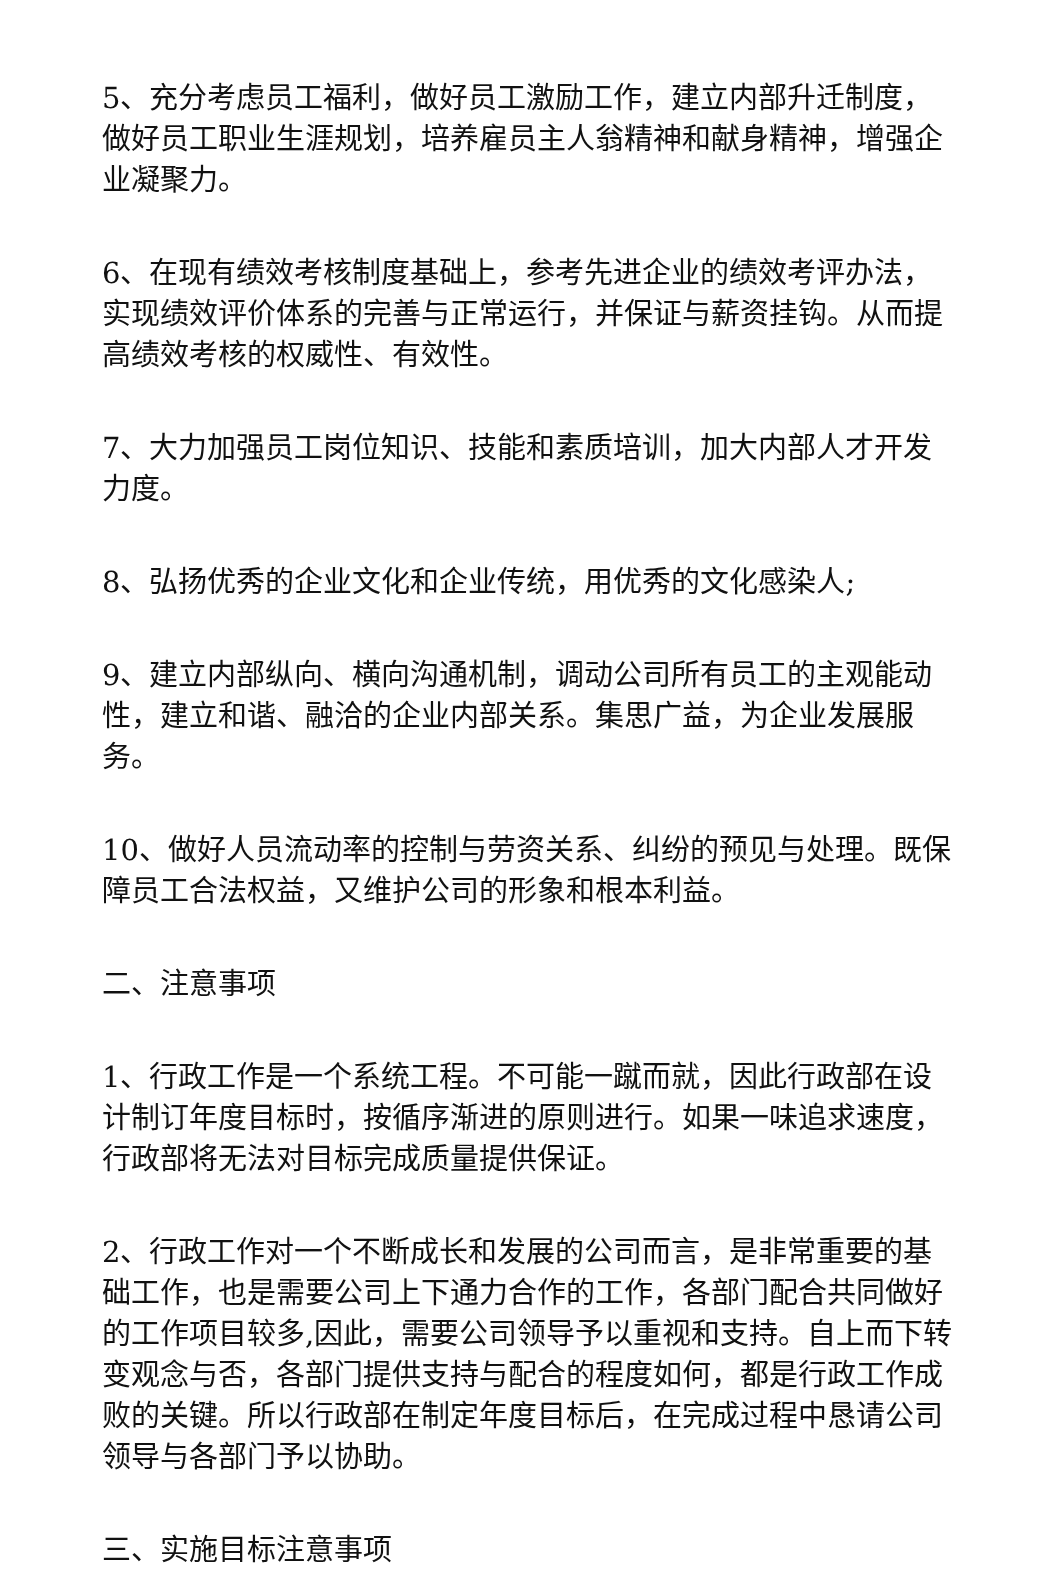5、充分考虑员工福利，做好员工激励工作，建立内部升迁制度，做好员工职业生涯规划，培养雇员主人翁精神和献身精神，增强企业凝聚力。
6、在现有绩效考核制度基础上，参考先进企业的绩效考评办法，实现绩效评价体系的完善与正常运行，并保证与薪资挂钩。从而提高绩效考核的权威性、有效性。
7、大力加强员工岗位知识、技能和素质培训，加大内部人才开发力度。
8、弘扬优秀的企业文化和企业传统，用优秀的文化感染人;
9、建立内部纵向、横向沟通机制，调动公司所有员工的主观能动性，建立和谐、融洽的企业内部关系。集思广益，为企业发展服务。
10、做好人员流动率的控制与劳资关系、纠纷的预见与处理。既保障员工合法权益，又维护公司的形象和根本利益。
二、注意事项
1、行政工作是一个系统工程。不可能一蹴而就，因此行政部在设计制订年度目标时，按循序渐进的原则进行。如果一味追求速度，行政部将无法对目标完成质量提供保证。
2、行政工作对一个不断成长和发展的公司而言，是非常重要的基础工作，也是需要公司上下通力合作的工作，各部门配合共同做好的工作项目较多,因此，需要公司领导予以重视和支持。自上而下转变观念与否，各部门提供支持与配合的程度如何，都是行政工作成败的关键。所以行政部在制定年度目标后，在完成过程中恳请公司领导与各部门予以协助。
三、实施目标注意事项